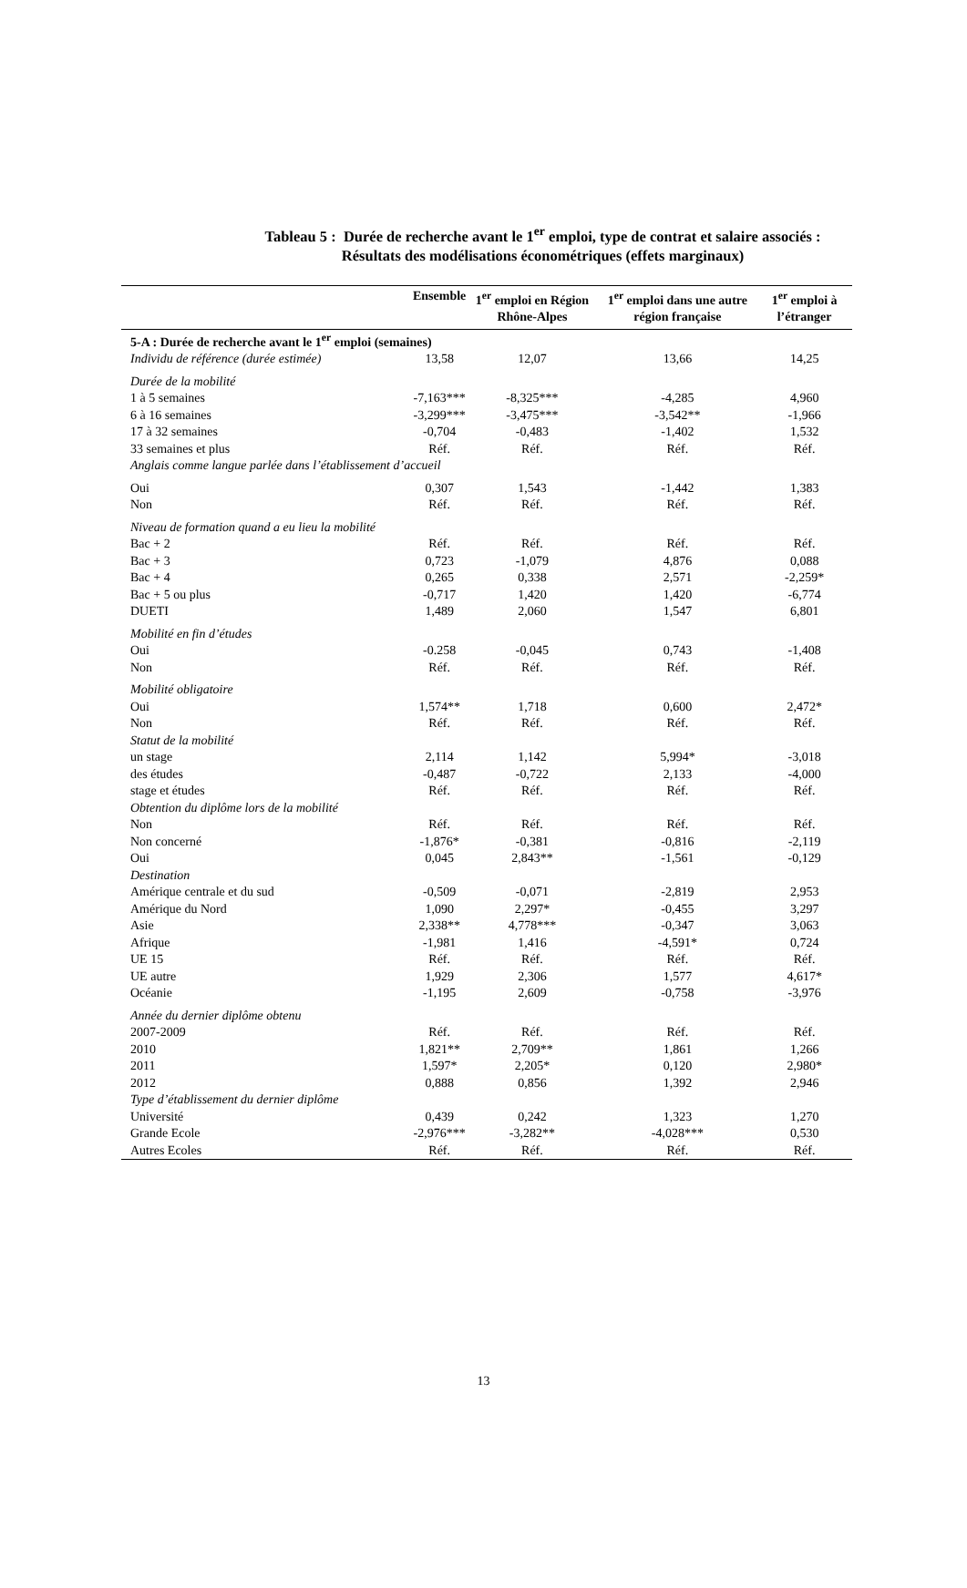Tableau 5 : Durée de recherche avant le 1<sup>er</sup> emploi, type de contrat et salaire associés :
Résultats des modélisations économétriques (effets marginaux)
| | Ensemble | 1<sup>er</sup> emploi en Région Rhône-Alpes | 1<sup>er</sup> emploi dans une autre région française | 1<sup>er</sup> emploi à l’étranger |
| --- | --- | --- | --- | --- |
| 5-A : Durée de recherche avant le 1<sup>er</sup> emploi (semaines) | | | | |
| Individu de référence (durée estimée) | 13,58 | 12,07 | 13,66 | 14,25 |
| Durée de la mobilité | | | | |
| 1 à 5 semaines | -7,163*** | -8,325*** | -4,285 | 4,960 |
| 6 à 16 semaines | -3,299*** | -3,475*** | -3,542** | -1,966 |
| 17 à 32 semaines | -0,704 | -0,483 | -1,402 | 1,532 |
| 33 semaines et plus | Réf. | Réf. | Réf. | Réf. |
| Anglais comme langue parlée dans l’établissement d’accueil | | | | |
| Oui | 0,307 | 1,543 | -1,442 | 1,383 |
| Non | Réf. | Réf. | Réf. | Réf. |
| Niveau de formation quand a eu lieu la mobilité | | | | |
| Bac + 2 | Réf. | Réf. | Réf. | Réf. |
| Bac + 3 | 0,723 | -1,079 | 4,876 | 0,088 |
| Bac + 4 | 0,265 | 0,338 | 2,571 | -2,259* |
| Bac + 5 ou plus | -0,717 | 1,420 | 1,420 | -6,774 |
| DUETI | 1,489 | 2,060 | 1,547 | 6,801 |
| Mobilité en fin d’études | | | | |
| Oui | -0.258 | -0,045 | 0,743 | -1,408 |
| Non | Réf. | Réf. | Réf. | Réf. |
| Mobilité obligatoire | | | | |
| Oui | 1,574** | 1,718 | 0,600 | 2,472* |
| Non | Réf. | Réf. | Réf. | Réf. |
| Statut de la mobilité | | | | |
| un stage | 2,114 | 1,142 | 5,994* | -3,018 |
| des études | -0,487 | -0,722 | 2,133 | -4,000 |
| stage et études | Réf. | Réf. | Réf. | Réf. |
| Obtention du diplôme lors de la mobilité | | | | |
| Non | Réf. | Réf. | Réf. | Réf. |
| Non concerné | -1,876* | -0,381 | -0,816 | -2,119 |
| Oui | 0,045 | 2,843** | -1,561 | -0,129 |
| Destination | | | | |
| Amérique centrale et du sud | -0,509 | -0,071 | -2,819 | 2,953 |
| Amérique du Nord | 1,090 | 2,297* | -0,455 | 3,297 |
| Asie | 2,338** | 4,778*** | -0,347 | 3,063 |
| Afrique | -1,981 | 1,416 | -4,591* | 0,724 |
| UE 15 | Réf. | Réf. | Réf. | Réf. |
| UE autre | 1,929 | 2,306 | 1,577 | 4,617* |
| Océanie | -1,195 | 2,609 | -0,758 | -3,976 |
| Année du dernier diplôme obtenu | | | | |
| 2007-2009 | Réf. | Réf. | Réf. | Réf. |
| 2010 | 1,821** | 2,709** | 1,861 | 1,266 |
| 2011 | 1,597* | 2,205* | 0,120 | 2,980* |
| 2012 | 0,888 | 0,856 | 1,392 | 2,946 |
| Type d’établissement du dernier diplôme | | | | |
| Université | 0,439 | 0,242 | 1,323 | 1,270 |
| Grande Ecole | -2,976*** | -3,282** | -4,028*** | 0,530 |
| Autres Ecoles | Réf. | Réf. | Réf. | Réf. |
13